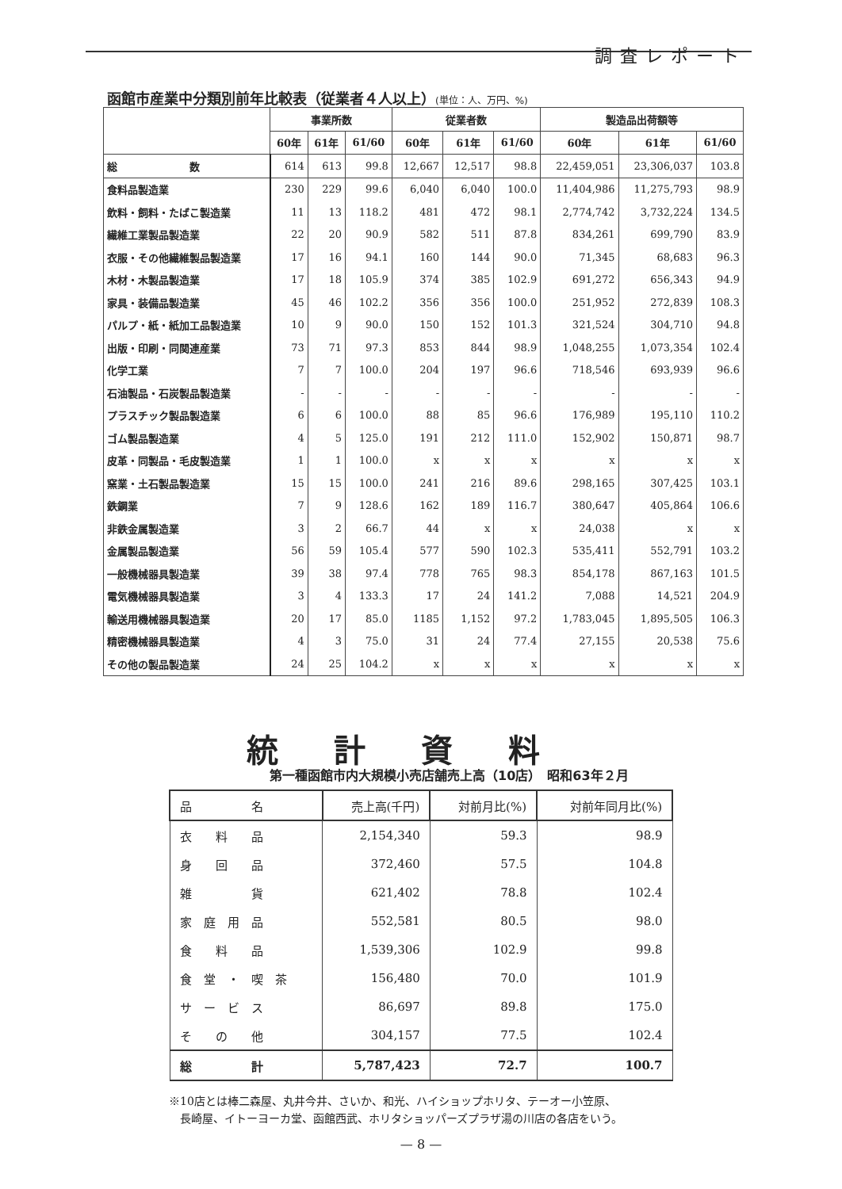調査レポート
函館市産業中分類別前年比較表（従業者４人以上）(単位：人、万円、%)
| | 事業所数 | | | 従業者数 | | | 製造品出荷額等 | | |
| --- | --- | --- | --- | --- | --- | --- | --- | --- | --- |
| | 60年 | 61年 | 61/60 | 60年 | 61年 | 61/60 | 60年 | 61年 | 61/60 |
| 総 数 | 614 | 613 | 99.8 | 12,667 | 12,517 | 98.8 | 22,459,051 | 23,306,037 | 103.8 |
| 食料品製造業 | 230 | 229 | 99.6 | 6,040 | 6,040 | 100.0 | 11,404,986 | 11,275,793 | 98.9 |
| 飲料・飼料・たばこ製造業 | 11 | 13 | 118.2 | 481 | 472 | 98.1 | 2,774,742 | 3,732,224 | 134.5 |
| 繊維工業製品製造業 | 22 | 20 | 90.9 | 582 | 511 | 87.8 | 834,261 | 699,790 | 83.9 |
| 衣服・その他繊維製品製造業 | 17 | 16 | 94.1 | 160 | 144 | 90.0 | 71,345 | 68,683 | 96.3 |
| 木材・木製品製造業 | 17 | 18 | 105.9 | 374 | 385 | 102.9 | 691,272 | 656,343 | 94.9 |
| 家具・装備品製造業 | 45 | 46 | 102.2 | 356 | 356 | 100.0 | 251,952 | 272,839 | 108.3 |
| パルプ・紙・紙加工品製造業 | 10 | 9 | 90.0 | 150 | 152 | 101.3 | 321,524 | 304,710 | 94.8 |
| 出版・印刷・同関連産業 | 73 | 71 | 97.3 | 853 | 844 | 98.9 | 1,048,255 | 1,073,354 | 102.4 |
| 化学工業 | 7 | 7 | 100.0 | 204 | 197 | 96.6 | 718,546 | 693,939 | 96.6 |
| 石油製品・石炭製品製造業 | - | - | - | - | - | - | - | - | - |
| プラスチック製品製造業 | 6 | 6 | 100.0 | 88 | 85 | 96.6 | 176,989 | 195,110 | 110.2 |
| ゴム製品製造業 | 4 | 5 | 125.0 | 191 | 212 | 111.0 | 152,902 | 150,871 | 98.7 |
| 皮革・同製品・毛皮製造業 | 1 | 1 | 100.0 | x | x | x | x | x | x |
| 窯業・土石製品製造業 | 15 | 15 | 100.0 | 241 | 216 | 89.6 | 298,165 | 307,425 | 103.1 |
| 鉄鋼業 | 7 | 9 | 128.6 | 162 | 189 | 116.7 | 380,647 | 405,864 | 106.6 |
| 非鉄金属製造業 | 3 | 2 | 66.7 | 44 | x | x | 24,038 | x | x |
| 金属製品製造業 | 56 | 59 | 105.4 | 577 | 590 | 102.3 | 535,411 | 552,791 | 103.2 |
| 一般機械器具製造業 | 39 | 38 | 97.4 | 778 | 765 | 98.3 | 854,178 | 867,163 | 101.5 |
| 電気機械器具製造業 | 3 | 4 | 133.3 | 17 | 24 | 141.2 | 7,088 | 14,521 | 204.9 |
| 輸送用機械器具製造業 | 20 | 17 | 85.0 | 1185 | 1,152 | 97.2 | 1,783,045 | 1,895,505 | 106.3 |
| 精密機械器具製造業 | 4 | 3 | 75.0 | 31 | 24 | 77.4 | 27,155 | 20,538 | 75.6 |
| その他の製品製造業 | 24 | 25 | 104.2 | x | x | x | x | x | x |
統計資料
第一種函館市内大規模小売店舗売上高（10店）　昭和63年２月
| 品 名 | 売上高(千円) | 対前月比(%) | 対前年同月比(%) |
| --- | --- | --- | --- |
| 衣 料 品 | 2,154,340 | 59.3 | 98.9 |
| 身 回 品 | 372,460 | 57.5 | 104.8 |
| 雑 貨 | 621,402 | 78.8 | 102.4 |
| 家 庭 用 品 | 552,581 | 80.5 | 98.0 |
| 食 料 品 | 1,539,306 | 102.9 | 99.8 |
| 食 堂 ・ 喫 茶 | 156,480 | 70.0 | 101.9 |
| サ ー ビ ス | 86,697 | 89.8 | 175.0 |
| そ の 他 | 304,157 | 77.5 | 102.4 |
| 総 計 | 5,787,423 | 72.7 | 100.7 |
※10店とは棒二森屋、丸井今井、さいか、和光、ハイショップホリタ、テーオー小笠原、
　長崎屋、イトーヨーカ堂、函館西武、ホリタショッパーズプラザ湯の川店の各店をいう。
— 8 —